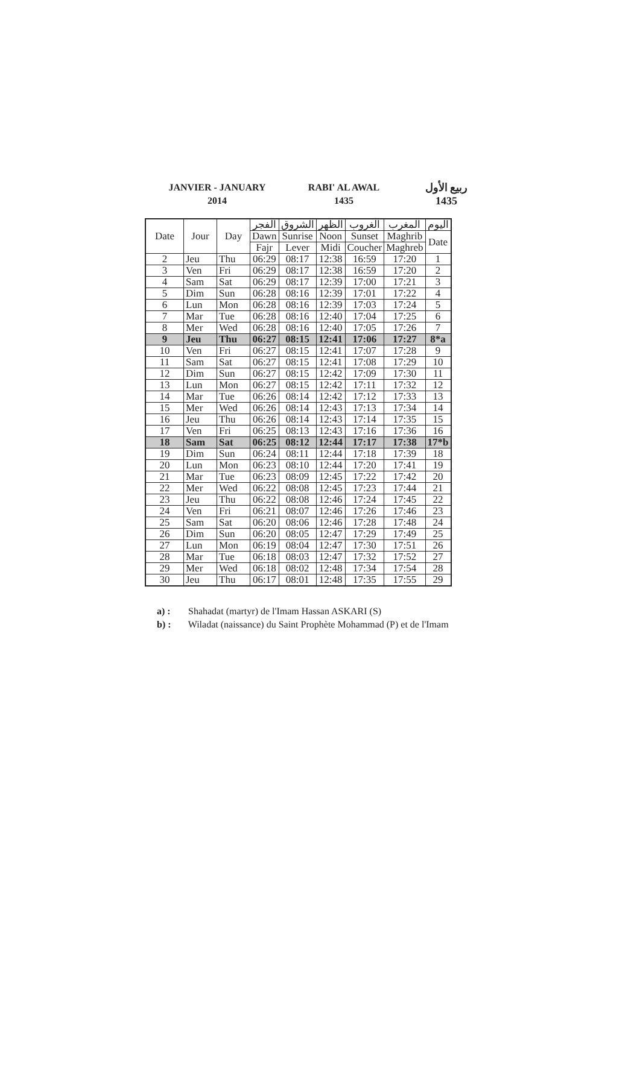JANVIER - JANUARY
2014
RABI' AL AWAL
1435
ربيع الأول
1435
| Date | Jour | Day | الفجر | الشروق | الظهر | الغروب | المغرب | اليوم |
| --- | --- | --- | --- | --- | --- | --- | --- | --- |
| | | | Dawn | Sunrise | Noon | Sunset | Maghrib | Date |
| | | | Fajr | Lever | Midi | Coucher | Maghreb | |
| 2 | Jeu | Thu | 06:29 | 08:17 | 12:38 | 16:59 | 17:20 | 1 |
| 3 | Ven | Fri | 06:29 | 08:17 | 12:38 | 16:59 | 17:20 | 2 |
| 4 | Sam | Sat | 06:29 | 08:17 | 12:39 | 17:00 | 17:21 | 3 |
| 5 | Dim | Sun | 06:28 | 08:16 | 12:39 | 17:01 | 17:22 | 4 |
| 6 | Lun | Mon | 06:28 | 08:16 | 12:39 | 17:03 | 17:24 | 5 |
| 7 | Mar | Tue | 06:28 | 08:16 | 12:40 | 17:04 | 17:25 | 6 |
| 8 | Mer | Wed | 06:28 | 08:16 | 12:40 | 17:05 | 17:26 | 7 |
| 9 | Jeu | Thu | 06:27 | 08:15 | 12:41 | 17:06 | 17:27 | 8*a |
| 10 | Ven | Fri | 06:27 | 08:15 | 12:41 | 17:07 | 17:28 | 9 |
| 11 | Sam | Sat | 06:27 | 08:15 | 12:41 | 17:08 | 17:29 | 10 |
| 12 | Dim | Sun | 06:27 | 08:15 | 12:42 | 17:09 | 17:30 | 11 |
| 13 | Lun | Mon | 06:27 | 08:15 | 12:42 | 17:11 | 17:32 | 12 |
| 14 | Mar | Tue | 06:26 | 08:14 | 12:42 | 17:12 | 17:33 | 13 |
| 15 | Mer | Wed | 06:26 | 08:14 | 12:43 | 17:13 | 17:34 | 14 |
| 16 | Jeu | Thu | 06:26 | 08:14 | 12:43 | 17:14 | 17:35 | 15 |
| 17 | Ven | Fri | 06:25 | 08:13 | 12:43 | 17:16 | 17:36 | 16 |
| 18 | Sam | Sat | 06:25 | 08:12 | 12:44 | 17:17 | 17:38 | 17*b |
| 19 | Dim | Sun | 06:24 | 08:11 | 12:44 | 17:18 | 17:39 | 18 |
| 20 | Lun | Mon | 06:23 | 08:10 | 12:44 | 17:20 | 17:41 | 19 |
| 21 | Mar | Tue | 06:23 | 08:09 | 12:45 | 17:22 | 17:42 | 20 |
| 22 | Mer | Wed | 06:22 | 08:08 | 12:45 | 17:23 | 17:44 | 21 |
| 23 | Jeu | Thu | 06:22 | 08:08 | 12:46 | 17:24 | 17:45 | 22 |
| 24 | Ven | Fri | 06:21 | 08:07 | 12:46 | 17:26 | 17:46 | 23 |
| 25 | Sam | Sat | 06:20 | 08:06 | 12:46 | 17:28 | 17:48 | 24 |
| 26 | Dim | Sun | 06:20 | 08:05 | 12:47 | 17:29 | 17:49 | 25 |
| 27 | Lun | Mon | 06:19 | 08:04 | 12:47 | 17:30 | 17:51 | 26 |
| 28 | Mar | Tue | 06:18 | 08:03 | 12:47 | 17:32 | 17:52 | 27 |
| 29 | Mer | Wed | 06:18 | 08:02 | 12:48 | 17:34 | 17:54 | 28 |
| 30 | Jeu | Thu | 06:17 | 08:01 | 12:48 | 17:35 | 17:55 | 29 |
a) : Shahadat (martyr) de l'Imam Hassan ASKARI (S)
b) : Wiladat (naissance) du Saint Prophète Mohammad (P) et de l'Imam